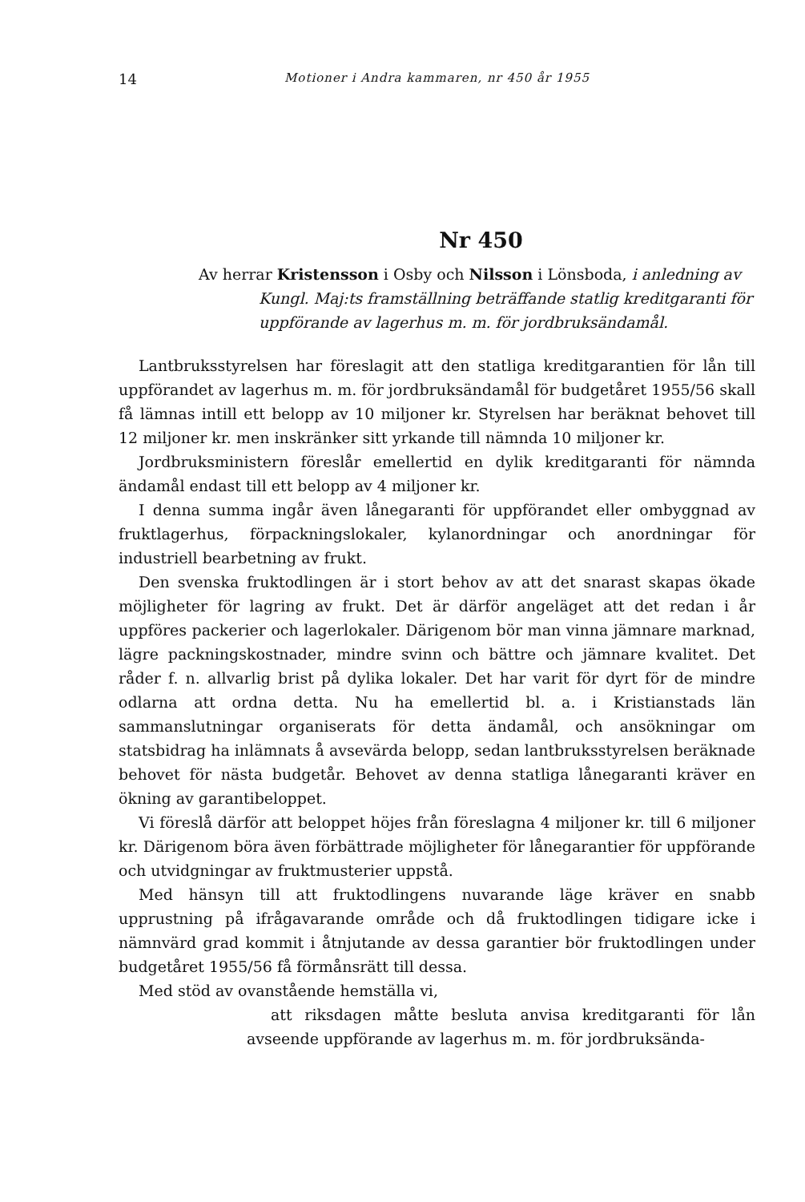14
Motioner i Andra kammaren, nr 450 år 1955
Nr 450
Av herrar Kristensson i Osby och Nilsson i Lönsboda, i anledning av Kungl. Maj:ts framställning beträffande statlig kreditgaranti för uppförande av lagerhus m. m. för jordbruksändamål.
Lantbruksstyrelsen har föreslagit att den statliga kreditgarantien för lån till uppförandet av lagerhus m. m. för jordbruksändamål för budgetåret 1955/56 skall få lämnas intill ett belopp av 10 miljoner kr. Styrelsen har beräknat behovet till 12 miljoner kr. men inskränker sitt yrkande till nämnda 10 miljoner kr.
Jordbruksministern föreslår emellertid en dylik kreditgaranti för nämnda ändamål endast till ett belopp av 4 miljoner kr.
I denna summa ingår även lånegaranti för uppförandet eller ombyggnad av fruktlagerhus, förpackningslokaler, kylanordningar och anordningar för industriell bearbetning av frukt.
Den svenska fruktodlingen är i stort behov av att det snarast skapas ökade möjligheter för lagring av frukt. Det är därför angeläget att det redan i år uppföres packerier och lagerlokaler. Därigenom bör man vinna jämnare marknad, lägre packningskostnader, mindre svinn och bättre och jämnare kvalitet. Det råder f. n. allvarlig brist på dylika lokaler. Det har varit för dyrt för de mindre odlarna att ordna detta. Nu ha emellertid bl. a. i Kristianstads län sammanslutningar organiserats för detta ändamål, och ansökningar om statsbidrag ha inlämnats å avsevärda belopp, sedan lantbruksstyrelsen beräknade behovet för nästa budgetår. Behovet av denna statliga lånegaranti kräver en ökning av garantibeloppet.
Vi föreslå därför att beloppet höjes från föreslagna 4 miljoner kr. till 6 miljoner kr. Därigenom böra även förbättrade möjligheter för lånegarantier för uppförande och utvidgningar av fruktmusterier uppstå.
Med hänsyn till att fruktodlingens nuvarande läge kräver en snabb upprustning på ifrågavarande område och då fruktodlingen tidigare icke i nämnvärd grad kommit i åtnjutande av dessa garantier bör fruktodlingen under budgetåret 1955/56 få förmånsrätt till dessa.
Med stöd av ovanstående hemställa vi,
att riksdagen måtte besluta anvisa kreditgaranti för lån avseende uppförande av lagerhus m. m. för jordbruksända-